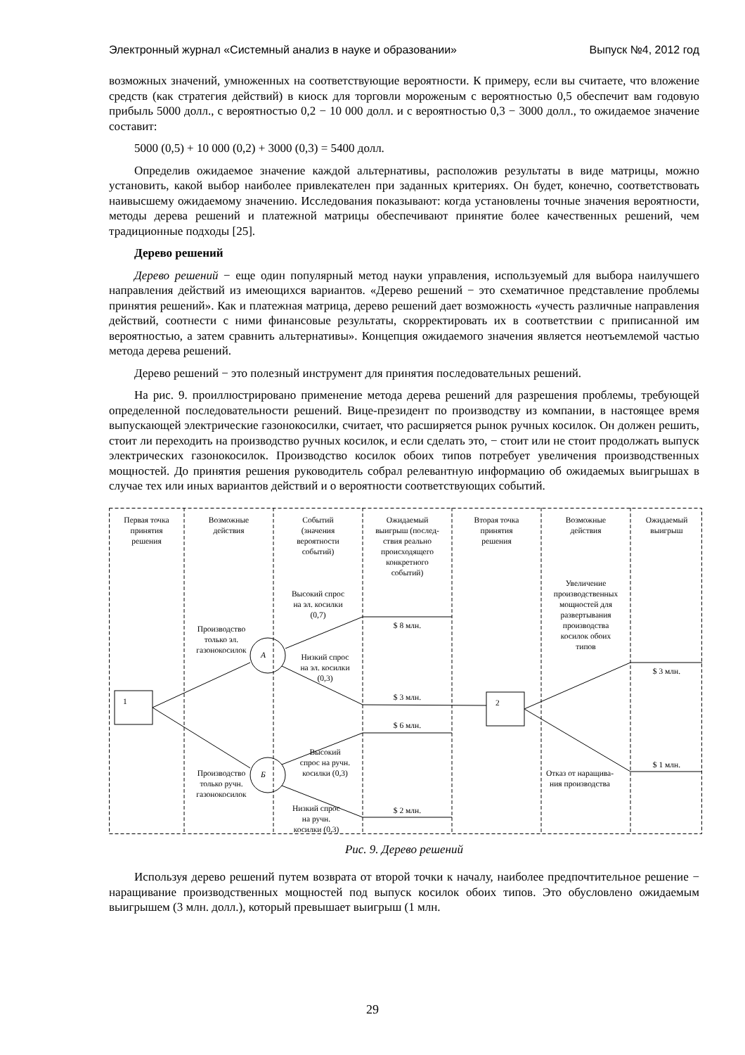Электронный журнал «Системный анализ в науке и образовании» Выпуск №4, 2012 год
возможных значений, умноженных на соответствующие вероятности. К примеру, если вы считаете, что вложение средств (как стратегия действий) в киоск для торговли мороженым с вероятностью 0,5 обеспечит вам годовую прибыль 5000 долл., с вероятностью 0,2 − 10 000 долл. и с вероятностью 0,3 − 3000 долл., то ожидаемое значение составит:
5000 (0,5) + 10 000 (0,2) + 3000 (0,3) = 5400 долл.
Определив ожидаемое значение каждой альтернативы, расположив результаты в виде матрицы, можно установить, какой выбор наиболее привлекателен при заданных критериях. Он будет, конечно, соответствовать наивысшему ожидаемому значению. Исследования показывают: когда установлены точные значения вероятности, методы дерева решений и платежной матрицы обеспечивают принятие более качественных решений, чем традиционные подходы [25].
Дерево решений
Дерево решений − еще один популярный метод науки управления, используемый для выбора наилучшего направления действий из имеющихся вариантов. «Дерево решений − это схематичное представление проблемы принятия решений». Как и платежная матрица, дерево решений дает возможность «учесть различные направления действий, соотнести с ними финансовые результаты, скорректировать их в соответствии с приписанной им вероятностью, а затем сравнить альтернативы». Концепция ожидаемого значения является неотъемлемой частью метода дерева решений.
Дерево решений − это полезный инструмент для принятия последовательных решений.
На рис. 9. проиллюстрировано применение метода дерева решений для разрешения проблемы, требующей определенной последовательности решений. Вице-президент по производству из компании, в настоящее время выпускающей электрические газонокосилки, считает, что расширяется рынок ручных косилок. Он должен решить, стоит ли переходить на производство ручных косилок, и если сделать это, − стоит или не стоит продолжать выпуск электрических газонокосилок. Производство косилок обоих типов потребует увеличения производственных мощностей. До принятия решения руководитель собрал релевантную информацию об ожидаемых выигрышах в случае тех или иных вариантов действий и о вероятности соответствующих событий.
Первая точка
принятия
решения
Возможные
действия
Событий
(значения
вероятности
событий)
Ожидаемый
выигрыш (послед-
ствия реально
происходящего
конкретного
событий)
Вторая точка
принятия
решения
Возможные
действия
Ожидаемый
выигрыш
1 2
А
Б
Производство
только эл.
газонокосилок
Производство
только ручн.
газонокосилок
Высокий спрос
на эл. косилки
(0,7)
Низкий спрос
на эл. косилки
(0,3)
Высокий
спрос на ручн.
косилки (0,3)
Низкий спрос
на ручн.
косилки (0,3)
$ 8 млн.
$ 3 млн.
$ 6 млн.
$ 2 млн.
Увеличение
производственных
мощностей для
развертывания
производства
косилок обоих
типов
Отказ от наращива-
ния производства
$ 3 млн.
$ 1 млн.
Рис. 9. Дерево решений
Используя дерево решений путем возврата от второй точки к началу, наиболее предпочтительное решение − наращивание производственных мощностей под выпуск косилок обоих типов. Это обусловлено ожидаемым выигрышем (3 млн. долл.), который превышает выигрыш (1 млн.
29